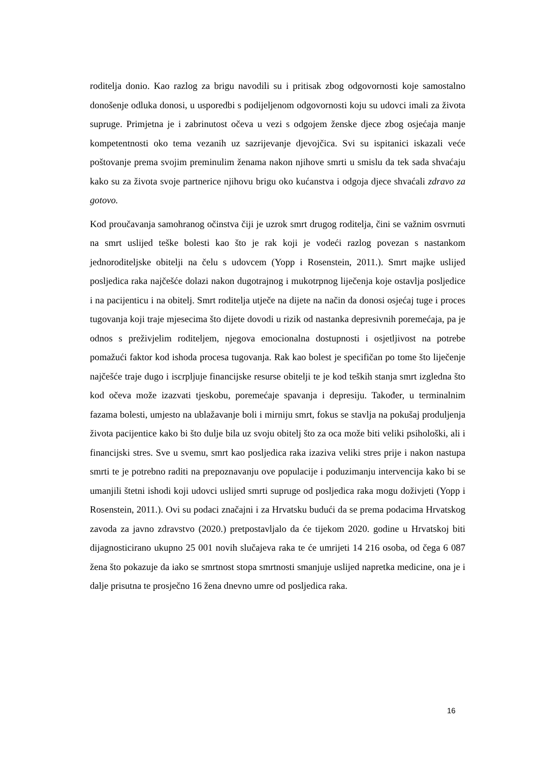roditelja donio. Kao razlog za brigu navodili su i pritisak zbog odgovornosti koje samostalno donošenje odluka donosi, u usporedbi s podijeljenom odgovornosti koju su udovci imali za života supruge. Primjetna je i zabrinutost očeva u vezi s odgojem ženske djece zbog osjećaja manje kompetentnosti oko tema vezanih uz sazrijevanje djevojčica. Svi su ispitanici iskazali veće poštovanje prema svojim preminulim ženama nakon njihove smrti u smislu da tek sada shvaćaju kako su za života svoje partnerice njihovu brigu oko kućanstva i odgoja djece shvaćali zdravo za gotovo.
Kod proučavanja samohranog očinstva čiji je uzrok smrt drugog roditelja, čini se važnim osvrnuti na smrt uslijed teške bolesti kao što je rak koji je vodeći razlog povezan s nastankom jednoroditeljske obitelji na čelu s udovcem (Yopp i Rosenstein, 2011.). Smrt majke uslijed posljedica raka najčešće dolazi nakon dugotrajnog i mukotrpnog liječenja koje ostavlja posljedice i na pacijenticu i na obitelj. Smrt roditelja utječe na dijete na način da donosi osjećaj tuge i proces tugovanja koji traje mjesecima što dijete dovodi u rizik od nastanka depresivnih poremećaja, pa je odnos s preživjelim roditeljem, njegova emocionalna dostupnosti i osjetljivost na potrebe pomažući faktor kod ishoda procesa tugovanja. Rak kao bolest je specifičan po tome što liječenje najčešće traje dugo i iscrpljuje financijske resurse obitelji te je kod teških stanja smrt izgledna što kod očeva može izazvati tjeskobu, poremećaje spavanja i depresiju. Također, u terminalnim fazama bolesti, umjesto na ublažavanje boli i mirniju smrt, fokus se stavlja na pokušaj produljenja života pacijentice kako bi što dulje bila uz svoju obitelj što za oca može biti veliki psihološki, ali i financijski stres. Sve u svemu, smrt kao posljedica raka izaziva veliki stres prije i nakon nastupa smrti te je potrebno raditi na prepoznavanju ove populacije i poduzimanju intervencija kako bi se umanjili štetni ishodi koji udovci uslijed smrti supruge od posljedica raka mogu doživjeti (Yopp i Rosenstein, 2011.). Ovi su podaci značajni i za Hrvatsku budući da se prema podacima Hrvatskog zavoda za javno zdravstvo (2020.) pretpostavljalo da će tijekom 2020. godine u Hrvatskoj biti dijagnosticirano ukupno 25 001 novih slučajeva raka te će umrijeti 14 216 osoba, od čega 6 087 žena što pokazuje da iako se smrtnost stopa smrtnosti smanjuje uslijed napretka medicine, ona je i dalje prisutna te prosječno 16 žena dnevno umre od posljedica raka.
16